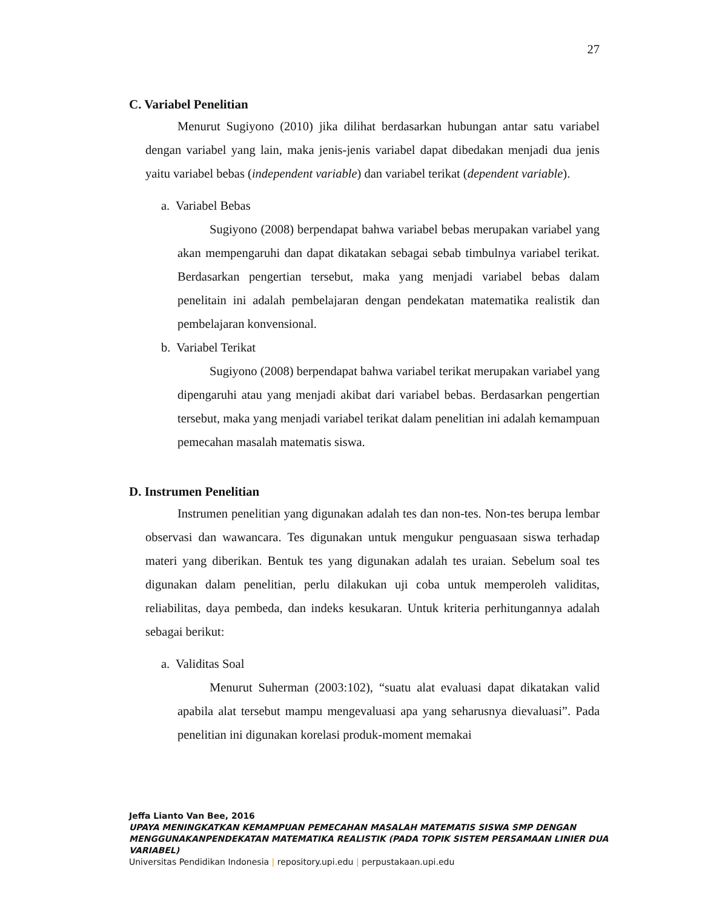27
C. Variabel Penelitian
Menurut Sugiyono (2010) jika dilihat berdasarkan hubungan antar satu variabel dengan variabel yang lain, maka jenis-jenis variabel dapat dibedakan menjadi dua jenis yaitu variabel bebas (independent variable) dan variabel terikat (dependent variable).
a. Variabel Bebas
Sugiyono (2008) berpendapat bahwa variabel bebas merupakan variabel yang akan mempengaruhi dan dapat dikatakan sebagai sebab timbulnya variabel terikat. Berdasarkan pengertian tersebut, maka yang menjadi variabel bebas dalam penelitain ini adalah pembelajaran dengan pendekatan matematika realistik dan pembelajaran konvensional.
b. Variabel Terikat
Sugiyono (2008) berpendapat bahwa variabel terikat merupakan variabel yang dipengaruhi atau yang menjadi akibat dari variabel bebas. Berdasarkan pengertian tersebut, maka yang menjadi variabel terikat dalam penelitian ini adalah kemampuan pemecahan masalah matematis siswa.
D. Instrumen Penelitian
Instrumen penelitian yang digunakan adalah tes dan non-tes. Non-tes berupa lembar observasi dan wawancara. Tes digunakan untuk mengukur penguasaan siswa terhadap materi yang diberikan. Bentuk tes yang digunakan adalah tes uraian. Sebelum soal tes digunakan dalam penelitian, perlu dilakukan uji coba untuk memperoleh validitas, reliabilitas, daya pembeda, dan indeks kesukaran. Untuk kriteria perhitungannya adalah sebagai berikut:
a. Validitas Soal
Menurut Suherman (2003:102), “suatu alat evaluasi dapat dikatakan valid apabila alat tersebut mampu mengevaluasi apa yang seharusnya dievaluasi”. Pada penelitian ini digunakan korelasi produk-moment memakai
Jeffa Lianto Van Bee, 2016
UPAYA MENINGKATKAN KEMAMPUAN PEMECAHAN MASALAH MATEMATIS SISWA SMP DENGAN MENGGUNAKANPENDEKATAN MATEMATIKA REALISTIK (PADA TOPIK SISTEM PERSAMAAN LINIER DUA VARIABEL)
Universitas Pendidikan Indonesia | repository.upi.edu | perpustakaan.upi.edu